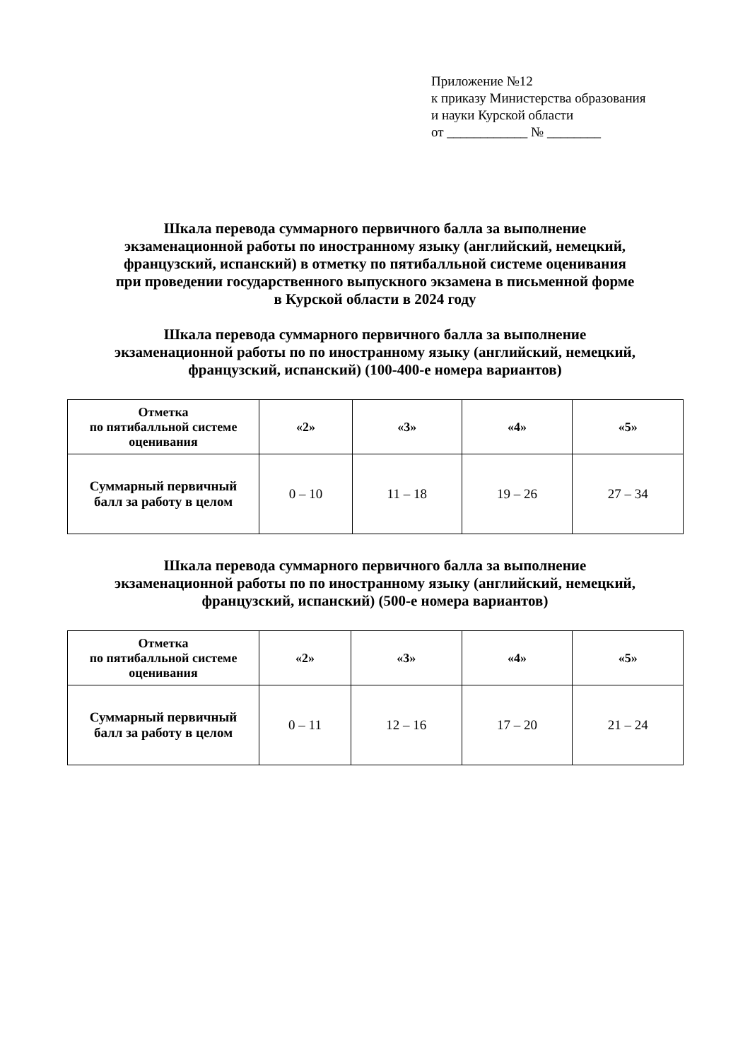Приложение №12
к приказу Министерства образования
и науки Курской области
от ____________ № ________
Шкала перевода суммарного первичного балла за выполнение
экзаменационной работы по иностранному языку (английский, немецкий,
французский, испанский) в отметку по пятибалльной системе оценивания
при проведении государственного выпускного экзамена в письменной форме
в Курской области в 2024 году
Шкала перевода суммарного первичного балла за выполнение
экзаменационной работы по по иностранному языку (английский, немецкий,
французский, испанский) (100-400-е номера вариантов)
| Отметка по пятибалльной системе оценивания | «2» | «3» | «4» | «5» |
| Суммарный первичный балл за работу в целом | 0 – 10 | 11 – 18 | 19 – 26 | 27 – 34 |
Шкала перевода суммарного первичного балла за выполнение
экзаменационной работы по по иностранному языку (английский, немецкий,
французский, испанский) (500-е номера вариантов)
| Отметка по пятибалльной системе оценивания | «2» | «3» | «4» | «5» |
| Суммарный первичный балл за работу в целом | 0 – 11 | 12 – 16 | 17 – 20 | 21 – 24 |